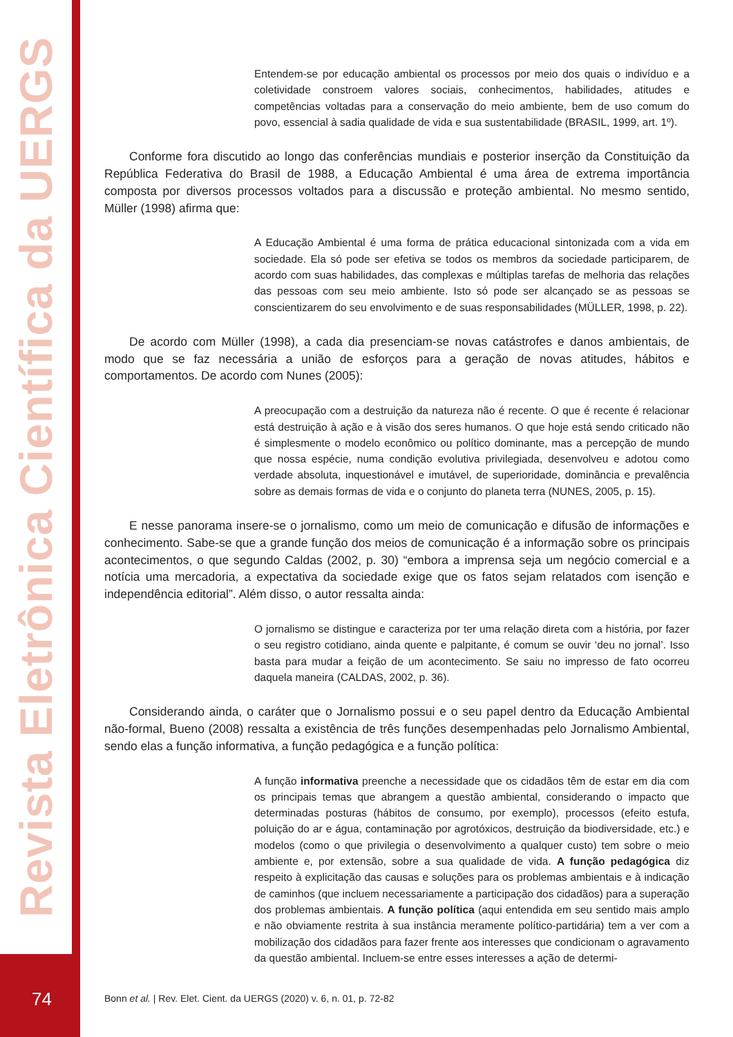Revista Eletrônica Científica da UERGS
74
Entendem-se por educação ambiental os processos por meio dos quais o indivíduo e a coletividade constroem valores sociais, conhecimentos, habilidades, atitudes e competências voltadas para a conservação do meio ambiente, bem de uso comum do povo, essencial à sadia qualidade de vida e sua sustentabilidade (BRASIL, 1999, art. 1º).
Conforme fora discutido ao longo das conferências mundiais e posterior inserção da Constituição da República Federativa do Brasil de 1988, a Educação Ambiental é uma área de extrema importância composta por diversos processos voltados para a discussão e proteção ambiental. No mesmo sentido, Müller (1998) afirma que:
A Educação Ambiental é uma forma de prática educacional sintonizada com a vida em sociedade. Ela só pode ser efetiva se todos os membros da sociedade participarem, de acordo com suas habilidades, das complexas e múltiplas tarefas de melhoria das relações das pessoas com seu meio ambiente. Isto só pode ser alcançado se as pessoas se conscientizarem do seu envolvimento e de suas responsabilidades (MÜLLER, 1998, p. 22).
De acordo com Müller (1998), a cada dia presenciam-se novas catástrofes e danos ambientais, de modo que se faz necessária a união de esforços para a geração de novas atitudes, hábitos e comportamentos. De acordo com Nunes (2005):
A preocupação com a destruição da natureza não é recente. O que é recente é relacionar está destruição à ação e à visão dos seres humanos. O que hoje está sendo criticado não é simplesmente o modelo econômico ou político dominante, mas a percepção de mundo que nossa espécie, numa condição evolutiva privilegiada, desenvolveu e adotou como verdade absoluta, inquestionável e imutável, de superioridade, dominância e prevalência sobre as demais formas de vida e o conjunto do planeta terra (NUNES, 2005, p. 15).
E nesse panorama insere-se o jornalismo, como um meio de comunicação e difusão de informações e conhecimento. Sabe-se que a grande função dos meios de comunicação é a informação sobre os principais acontecimentos, o que segundo Caldas (2002, p. 30) “embora a imprensa seja um negócio comercial e a notícia uma mercadoria, a expectativa da sociedade exige que os fatos sejam relatados com isenção e independência editorial”. Além disso, o autor ressalta ainda:
O jornalismo se distingue e caracteriza por ter uma relação direta com a história, por fazer o seu registro cotidiano, ainda quente e palpitante, é comum se ouvir ‘deu no jornal’. Isso basta para mudar a feição de um acontecimento. Se saiu no impresso de fato ocorreu daquela maneira (CALDAS, 2002, p. 36).
Considerando ainda, o caráter que o Jornalismo possui e o seu papel dentro da Educação Ambiental não-formal, Bueno (2008) ressalta a existência de três funções desempenhadas pelo Jornalismo Ambiental, sendo elas a função informativa, a função pedagógica e a função política:
A função informativa preenche a necessidade que os cidadãos têm de estar em dia com os principais temas que abrangem a questão ambiental, considerando o impacto que determinadas posturas (hábitos de consumo, por exemplo), processos (efeito estufa, poluição do ar e água, contaminação por agrotóxicos, destruição da biodiversidade, etc.) e modelos (como o que privilegia o desenvolvimento a qualquer custo) tem sobre o meio ambiente e, por extensão, sobre a sua qualidade de vida. A função pedagógica diz respeito à explicitação das causas e soluções para os problemas ambientais e à indicação de caminhos (que incluem necessariamente a participação dos cidadãos) para a superação dos problemas ambientais. A função política (aqui entendida em seu sentido mais amplo e não obviamente restrita à sua instância meramente político-partidária) tem a ver com a mobilização dos cidadãos para fazer frente aos interesses que condicionam o agravamento da questão ambiental. Incluem-se entre esses interesses a ação de determi-
Bonn et al. | Rev. Elet. Cient. da UERGS (2020) v. 6, n. 01, p. 72-82